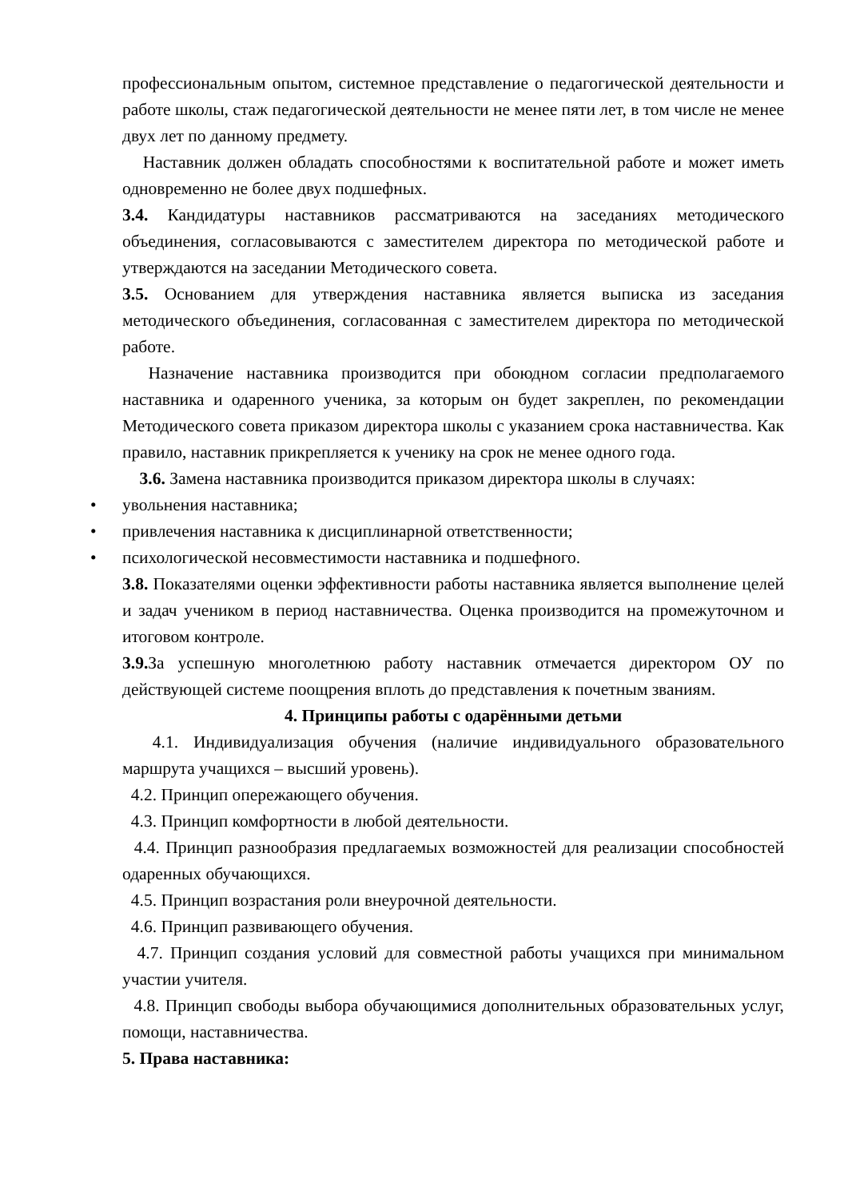профессиональным опытом, системное представление о педагогической деятельности и работе школы, стаж педагогической деятельности не менее пяти лет, в том числе не менее двух лет по данному предмету.
Наставник должен обладать способностями к воспитательной работе и может иметь одновременно не более двух подшефных.
3.4. Кандидатуры наставников рассматриваются на заседаниях методического объединения, согласовываются с заместителем директора по методической работе и утверждаются на заседании Методического совета.
3.5. Основанием для утверждения наставника является выписка из заседания методического объединения, согласованная с заместителем директора по методической работе.
Назначение наставника производится при обоюдном согласии предполагаемого наставника и одаренного ученика, за которым он будет закреплен, по рекомендации Методического совета приказом директора школы с указанием срока наставничества. Как правило, наставник прикрепляется к ученику на срок не менее одного года.
3.6. Замена наставника производится приказом директора школы в случаях:
• увольнения наставника;
• привлечения наставника к дисциплинарной ответственности;
• психологической несовместимости наставника и подшефного.
3.8. Показателями оценки эффективности работы наставника является выполнение целей и задач учеником в период наставничества. Оценка производится на промежуточном и итоговом контроле.
3.9. За успешную многолетнюю работу наставник отмечается директором ОУ по действующей системе поощрения вплоть до представления к почетным званиям.
4. Принципы работы с одарёнными детьми
4.1. Индивидуализация обучения (наличие индивидуального образовательного маршрута учащихся – высший уровень).
4.2. Принцип опережающего обучения.
4.3. Принцип комфортности в любой деятельности.
4.4. Принцип разнообразия предлагаемых возможностей для реализации способностей одаренных обучающихся.
4.5. Принцип возрастания роли внеурочной деятельности.
4.6. Принцип развивающего обучения.
4.7. Принцип создания условий для совместной работы учащихся при минимальном участии учителя.
4.8. Принцип свободы выбора обучающимися дополнительных образовательных услуг, помощи, наставничества.
5. Права наставника: